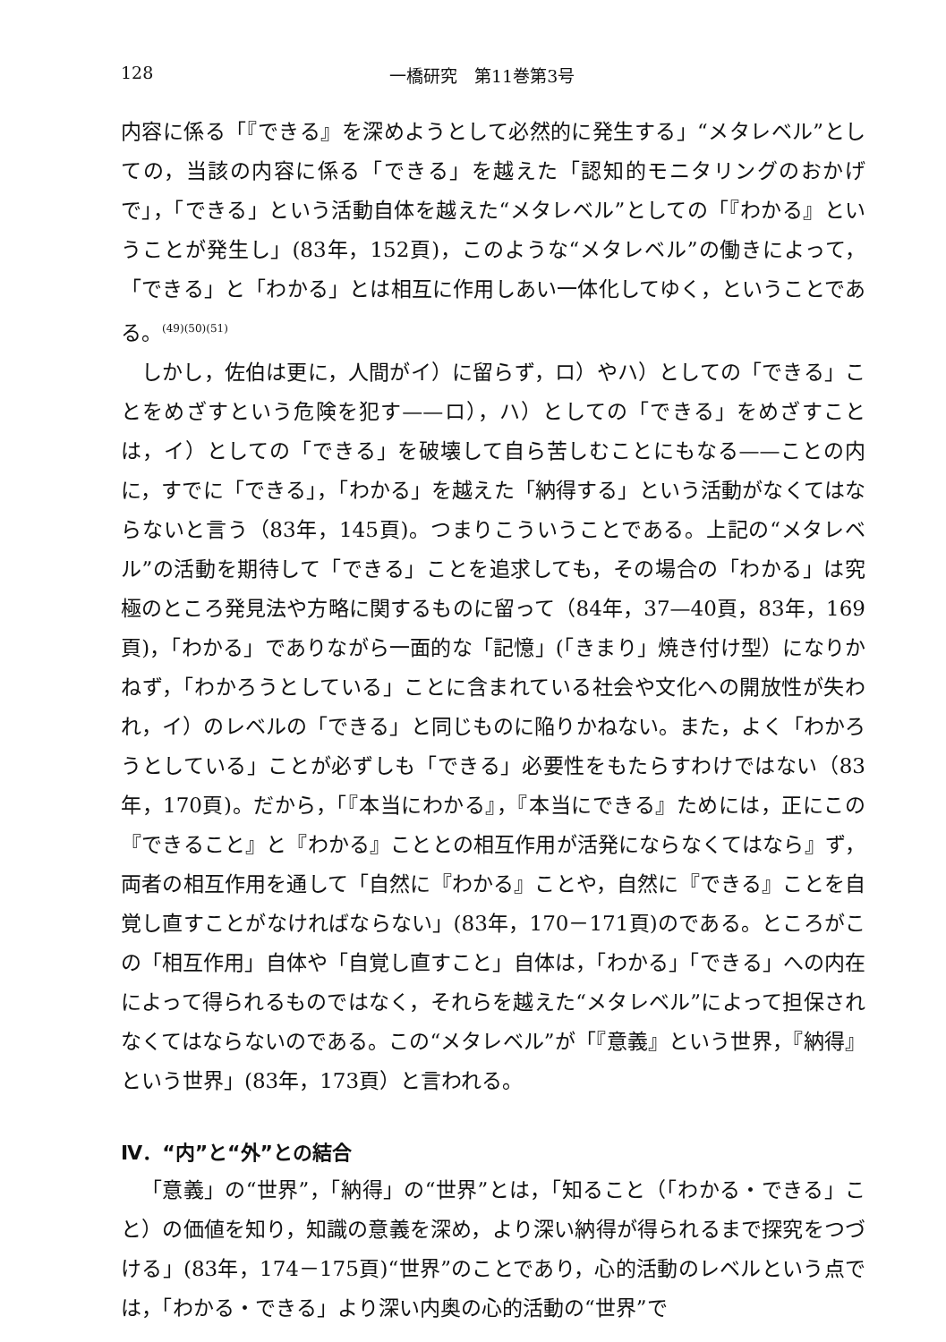128 一橋研究　第11巻第3号
内容に係る「『できる』を深めようとして必然的に発生する」“メタレベル”としての，当該の内容に係る「できる」を越えた「認知的モニタリングのおかげで」，「できる」という活動自体を越えた“メタレベル”としての「『わかる』ということが発生し」(83年，152頁)，このような“メタレベル”の働きによって，「できる」と「わかる」とは相互に作用しあい一体化してゆく，ということである。<sup>(49)(50)(51)</sup>
しかし，佐伯は更に，人間がイ）に留らず，ロ）やハ）としての「できる」ことをめざすという危険を犯す——ロ），ハ）としての「できる」をめざすことは，イ）としての「できる」を破壊して自ら苦しむことにもなる——ことの内に，すでに「できる」，「わかる」を越えた「納得する」という活動がなくてはならないと言う（83年，145頁)。つまりこういうことである。上記の“メタレベル”の活動を期待して「できる」ことを追求しても，その場合の「わかる」は究極のところ発見法や方略に関するものに留って（84年，37—40頁，83年，169頁)，「わかる」でありながら一面的な「記憶」(「きまり」焼き付け型）になりかねず，「わかろうとしている」ことに含まれている社会や文化への開放性が失われ，イ）のレベルの「できる」と同じものに陥りかねない。また，よく「わかろうとしている」ことが必ずしも「できる」必要性をもたらすわけではない（83年，170頁)。だから，「『本当にわかる』，『本当にできる』ためには，正にこの『できること』と『わかる』こととの相互作用が活発にならなくてはなら』ず，両者の相互作用を通して「自然に『わかる』ことや，自然に『できる』ことを自覚し直すことがなければならない」(83年，170－171頁)のである。ところがこの「相互作用」自体や「自覚し直すこと」自体は，「わかる」「できる」への内在によって得られるものではなく，それらを越えた“メタレベル”によって担保されなくてはならないのである。この“メタレベル”が「『意義』という世界，『納得』という世界」(83年，173頁）と言われる。
Ⅳ．“内”と“外”との結合
「意義」の“世界”，「納得」の“世界”とは，「知ること（「わかる・できる」こと）の価値を知り，知識の意義を深め，より深い納得が得られるまで探究をつづける」(83年，174－175頁)“世界”のことであり，心的活動のレベルという点では，「わかる・できる」より深い内奥の心的活動の“世界”で